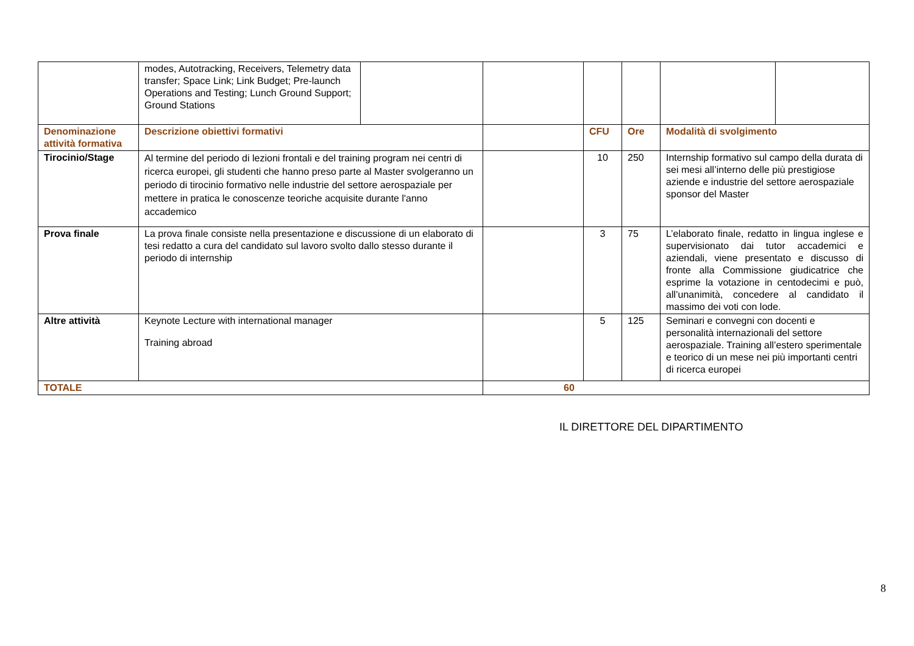| | modes, Autotracking, Receivers, Telemetry data transfer; Space Link; Link Budget; Pre-launch Operations and Testing; Lunch Ground Support; Ground Stations | | | | | | |
| Denominazione attività formativa | Descrizione obiettivi formativi | | | CFU | Ore | Modalità di svolgimento | |
| Tirocinio/Stage | Al termine del periodo di lezioni frontali e del training program nei centri di ricerca europei, gli studenti che hanno preso parte al Master svolgeranno un periodo di tirocinio formativo nelle industrie del settore aerospaziale per mettere in pratica le conoscenze teoriche acquisite durante l'anno accademico | | | 10 | 250 | Internship formativo sul campo della durata di sei mesi all’interno delle più prestigiose aziende e industrie del settore aerospaziale sponsor del Master | |
| Prova finale | La prova finale consiste nella presentazione e discussione di un elaborato di tesi redatto a cura del candidato sul lavoro svolto dallo stesso durante il periodo di internship | | | 3 | 75 | L’elaborato finale, redatto in lingua inglese e supervisionato dai tutor accademici e aziendali, viene presentato e discusso di fronte alla Commissione giudicatrice che esprime la votazione in centodecimi e può, all’unanimità, concedere al candidato il massimo dei voti con lode. | |
| Altre attività | Keynote Lecture with international manager Training abroad | | | 5 | 125 | Seminari e convegni con docenti e personalità internazionali del settore aerospaziale. Training all’estero sperimentale e teorico di un mese nei più importanti centri di ricerca europei | |
| TOTALE | | | 60 | | | | |
IL DIRETTORE DEL DIPARTIMENTO
8